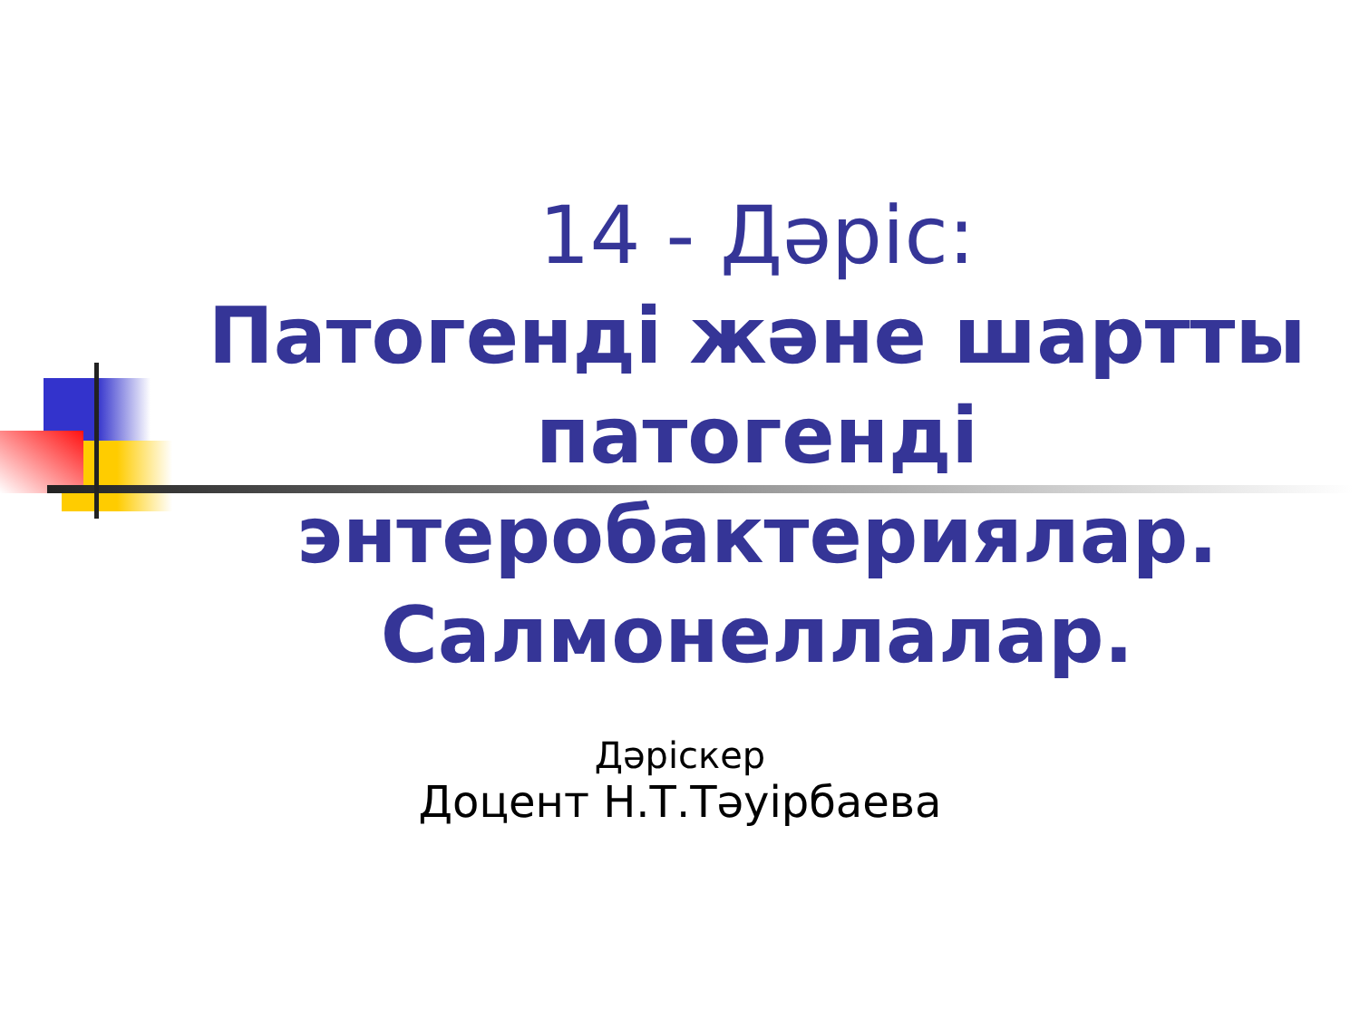14 - Дәріс:
Патогенді және шартты патогенді энтеробактериялар. Салмонеллалар.
Дәріскер
Доцент Н.Т.Тәуірбаева